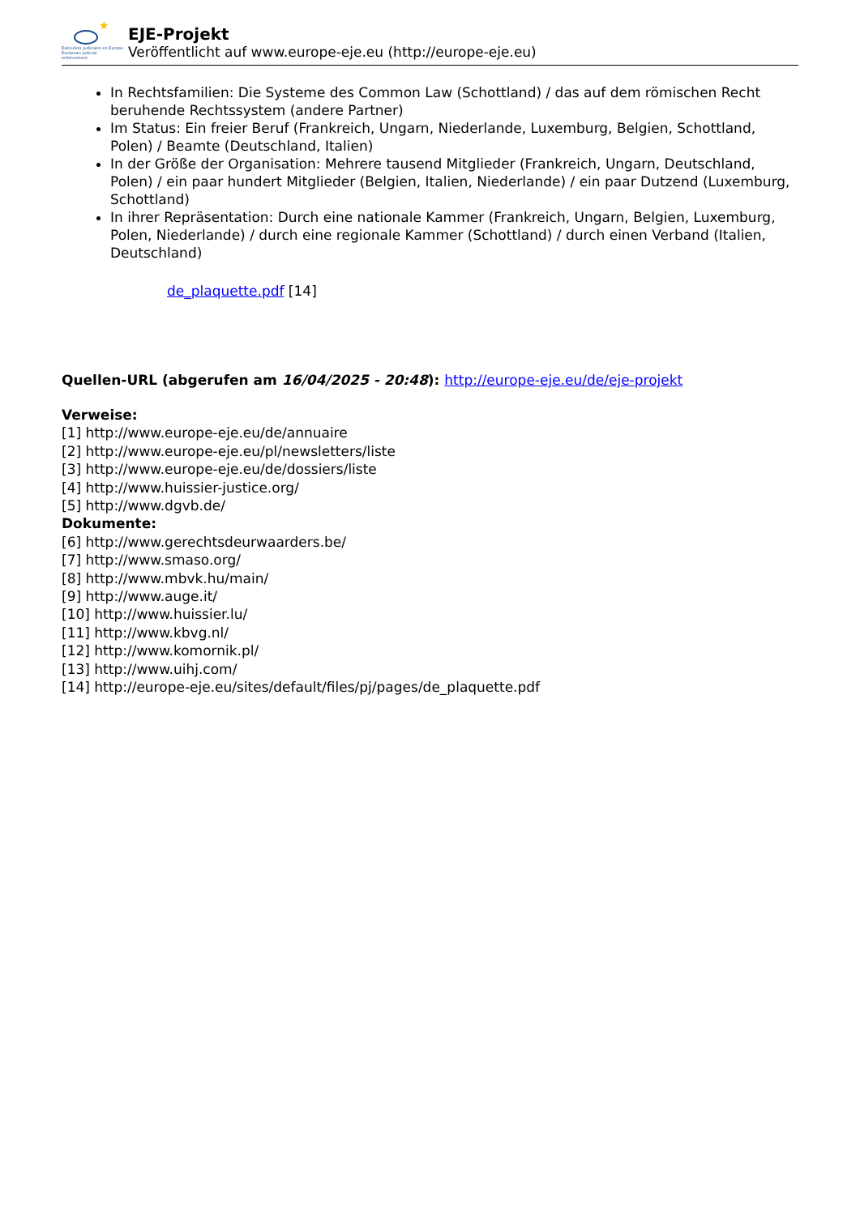★
Exécution judiciaire en Europe
European judicial enforcement
EJE-Projekt
Veröffentlicht auf www.europe-eje.eu (http://europe-eje.eu)
In Rechtsfamilien: Die Systeme des Common Law (Schottland) / das auf dem römischen Recht beruhende Rechtssystem (andere Partner)
Im Status: Ein freier Beruf (Frankreich, Ungarn, Niederlande, Luxemburg, Belgien, Schottland, Polen) / Beamte (Deutschland, Italien)
In der Größe der Organisation: Mehrere tausend Mitglieder (Frankreich, Ungarn, Deutschland, Polen) / ein paar hundert Mitglieder (Belgien, Italien, Niederlande) / ein paar Dutzend (Luxemburg, Schottland)
In ihrer Repräsentation: Durch eine nationale Kammer (Frankreich, Ungarn, Belgien, Luxemburg, Polen, Niederlande) / durch eine regionale Kammer (Schottland) / durch einen Verband (Italien, Deutschland)
de_plaquette.pdf [14]
Quellen-URL (abgerufen am 16/04/2025 - 20:48): http://europe-eje.eu/de/eje-projekt
Verweise:
[1] http://www.europe-eje.eu/de/annuaire
[2] http://www.europe-eje.eu/pl/newsletters/liste
[3] http://www.europe-eje.eu/de/dossiers/liste
[4] http://www.huissier-justice.org/
[5] http://www.dgvb.de/
Dokumente:
[6] http://www.gerechtsdeurwaarders.be/
[7] http://www.smaso.org/
[8] http://www.mbvk.hu/main/
[9] http://www.auge.it/
[10] http://www.huissier.lu/
[11] http://www.kbvg.nl/
[12] http://www.komornik.pl/
[13] http://www.uihj.com/
[14] http://europe-eje.eu/sites/default/files/pj/pages/de_plaquette.pdf